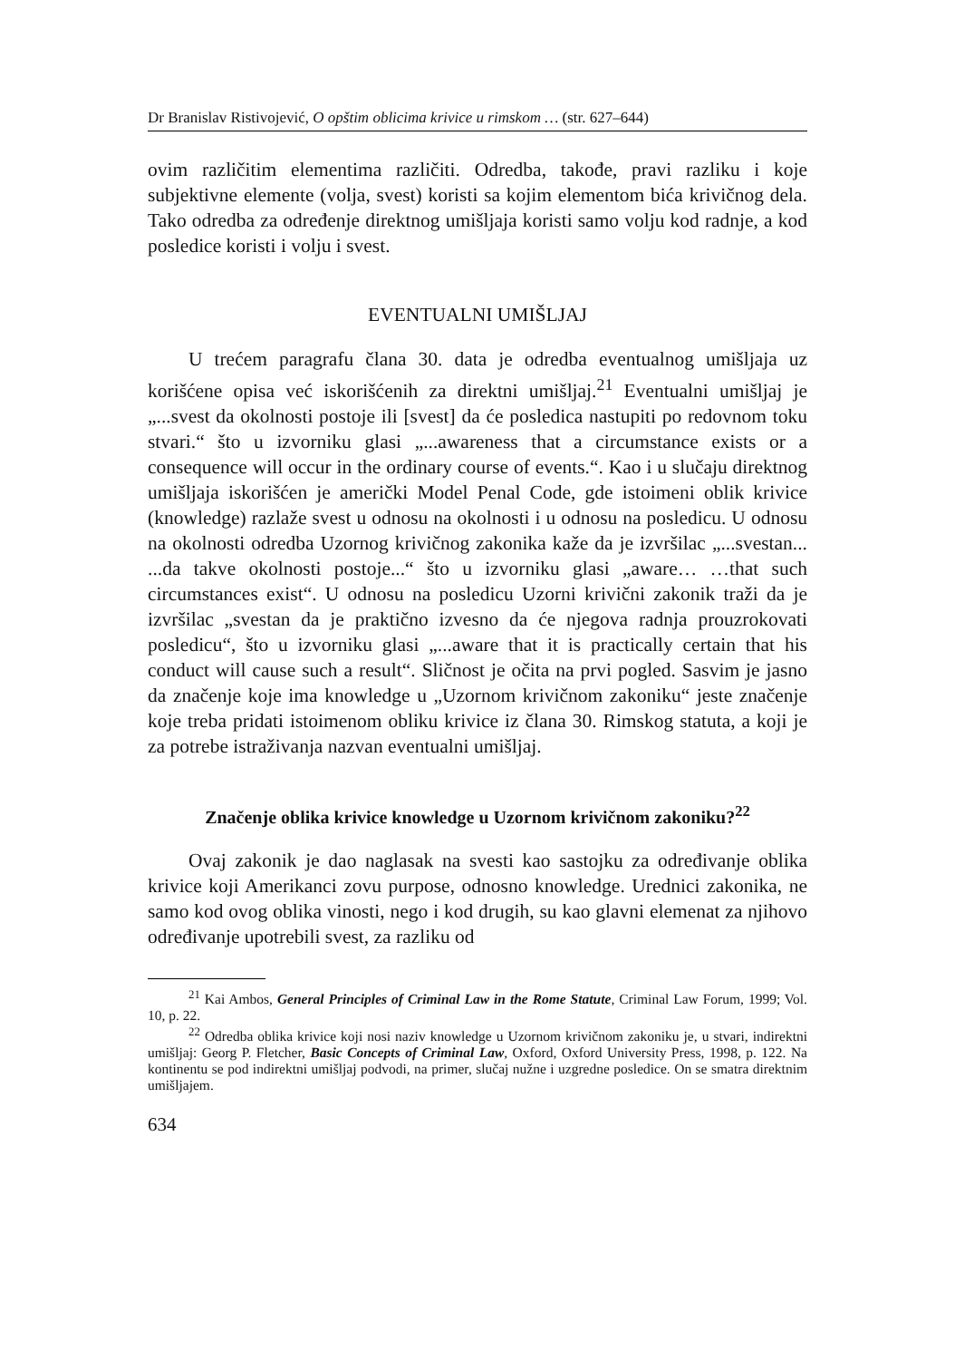Dr Branislav Ristivojević, O opštim oblicima krivice u rimskom … (str. 627–644)
ovim različitim elementima različiti. Odredba, takođe, pravi razliku i koje subjektivne elemente (volja, svest) koristi sa kojim elementom bića krivičnog dela. Tako odredba za određenje direktnog umišljaja koristi samo volju kod radnje, a kod posledice koristi i volju i svest.
EVENTUALNI UMIŠLJAJ
U trećem paragrafu člana 30. data je odredba eventualnog umišljaja uz korišćene opisa već iskorišćenih za direktni umišljaj.<sup>21</sup> Eventualni umišljaj je „...svest da okolnosti postoje ili [svest] da će posledica nastupiti po redovnom toku stvari.“ što u izvorniku glasi „...awareness that a circumstance exists or a consequence will occur in the ordinary course of events.“. Kao i u slučaju direktnog umišljaja iskorišćen je američki Model Penal Code, gde istoimeni oblik krivice (knowledge) razlaže svest u odnosu na okolnosti i u odnosu na posledicu. U odnosu na okolnosti odredba Uzornog krivičnog zakonika kaže da je izvršilac „...svestan... ...da takve okolnosti postoje...“ što u izvorniku glasi „aware… …that such circumstances exist“. U odnosu na posledicu Uzorni krivični zakonik traži da je izvršilac „svestan da je praktično izvesno da će njegova radnja prouzrokovati posledicu“, što u izvorniku glasi „...aware that it is practically certain that his conduct will cause such a result“. Sličnost je očita na prvi pogled. Sasvim je jasno da značenje koje ima knowledge u „Uzornom krivičnom zakoniku“ jeste značenje koje treba pridati istoimenom obliku krivice iz člana 30. Rimskog statuta, a koji je za potrebe istraživanja nazvan eventualni umišljaj.
Značenje oblika krivice knowledge u Uzornom krivičnom zakoniku?<sup>22</sup>
Ovaj zakonik je dao naglasak na svesti kao sastojku za određivanje oblika krivice koji Amerikanci zovu purpose, odnosno knowledge. Urednici zakonika, ne samo kod ovog oblika vinosti, nego i kod drugih, su kao glavni elemenat za njihovo određivanje upotrebili svest, za razliku od
<sup>21</sup> Kai Ambos, General Principles of Criminal Law in the Rome Statute, Criminal Law Forum, 1999; Vol. 10, p. 22.
<sup>22</sup> Odredba oblika krivice koji nosi naziv knowledge u Uzornom krivičnom zakoniku je, u stvari, indirektni umišljaj: Georg P. Fletcher, Basic Concepts of Criminal Law, Oxford, Oxford University Press, 1998, p. 122. Na kontinentu se pod indirektni umišljaj podvodi, na primer, slučaj nužne i uzgredne posledice. On se smatra direktnim umišljajem.
634